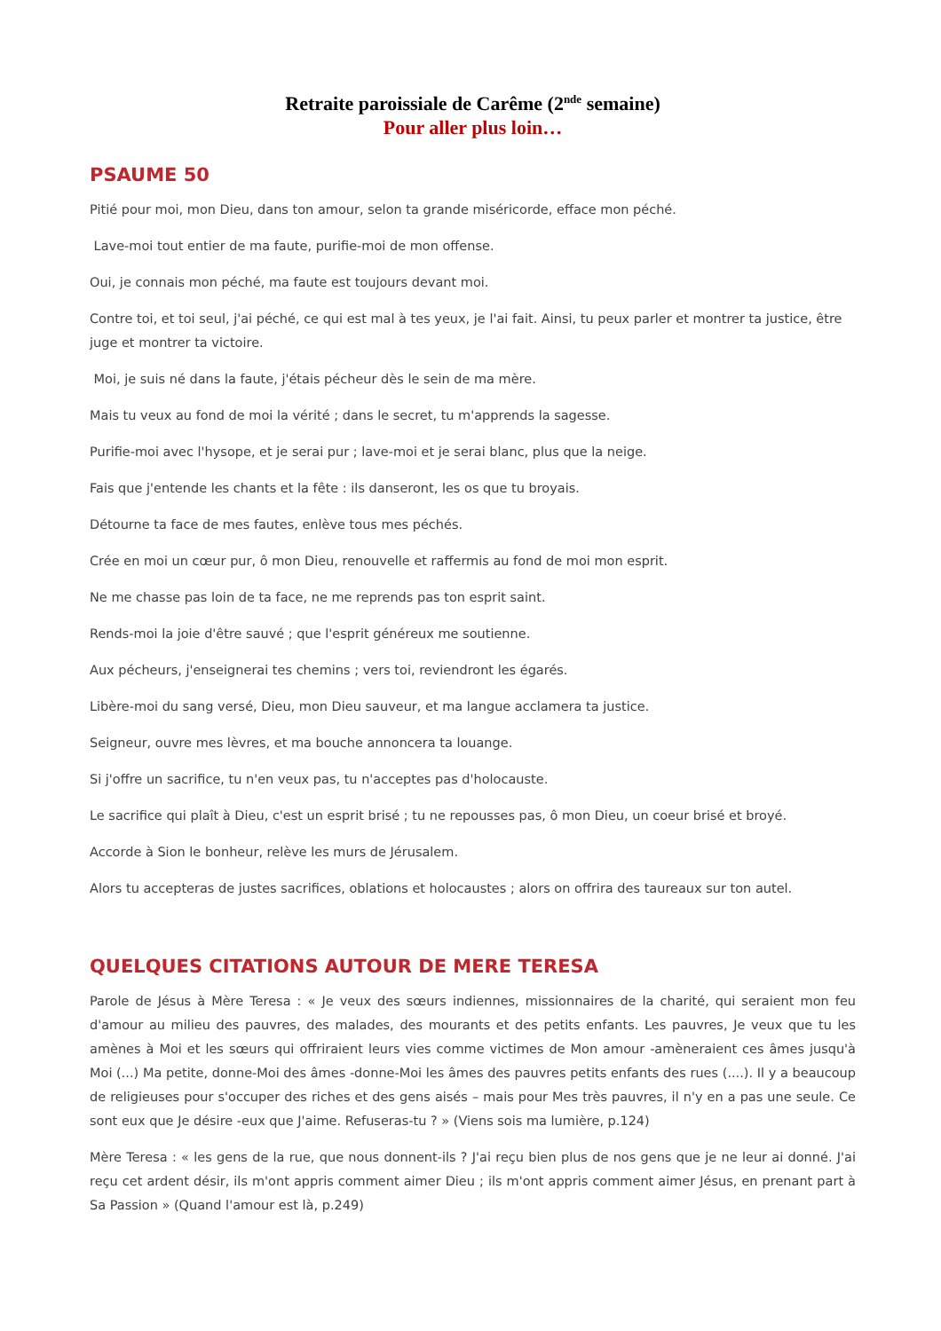Retraite paroissiale de Carême (2<sup>nde</sup> semaine)
Pour aller plus loin…
PSAUME 50
Pitié pour moi, mon Dieu, dans ton amour, selon ta grande miséricorde, efface mon péché.
Lave-moi tout entier de ma faute, purifie-moi de mon offense.
Oui, je connais mon péché, ma faute est toujours devant moi.
Contre toi, et toi seul, j'ai péché, ce qui est mal à tes yeux, je l'ai fait. Ainsi, tu peux parler et montrer ta justice, être juge et montrer ta victoire.
Moi, je suis né dans la faute, j'étais pécheur dès le sein de ma mère.
Mais tu veux au fond de moi la vérité ; dans le secret, tu m'apprends la sagesse.
Purifie-moi avec l'hysope, et je serai pur ; lave-moi et je serai blanc, plus que la neige.
Fais que j'entende les chants et la fête : ils danseront, les os que tu broyais.
Détourne ta face de mes fautes, enlève tous mes péchés.
Crée en moi un cœur pur, ô mon Dieu, renouvelle et raffermis au fond de moi mon esprit.
Ne me chasse pas loin de ta face, ne me reprends pas ton esprit saint.
Rends-moi la joie d'être sauvé ; que l'esprit généreux me soutienne.
Aux pécheurs, j'enseignerai tes chemins ; vers toi, reviendront les égarés.
Libère-moi du sang versé, Dieu, mon Dieu sauveur, et ma langue acclamera ta justice.
Seigneur, ouvre mes lèvres, et ma bouche annoncera ta louange.
Si j'offre un sacrifice, tu n'en veux pas, tu n'acceptes pas d'holocauste.
Le sacrifice qui plaît à Dieu, c'est un esprit brisé ; tu ne repousses pas, ô mon Dieu, un coeur brisé et broyé.
Accorde à Sion le bonheur, relève les murs de Jérusalem.
Alors tu accepteras de justes sacrifices, oblations et holocaustes ; alors on offrira des taureaux sur ton autel.
QUELQUES CITATIONS AUTOUR DE MERE TERESA
Parole de Jésus à Mère Teresa : « Je veux des sœurs indiennes, missionnaires de la charité, qui seraient mon feu d'amour au milieu des pauvres, des malades, des mourants et des petits enfants. Les pauvres, Je veux que tu les amènes à Moi et les sœurs qui offriraient leurs vies comme victimes de Mon amour -amèneraient ces âmes jusqu'à Moi (...) Ma petite, donne-Moi des âmes -donne-Moi les âmes des pauvres petits enfants des rues (....). Il y a beaucoup de religieuses pour s'occuper des riches et des gens aisés – mais pour Mes très pauvres, il n'y en a pas une seule. Ce sont eux que Je désire -eux que J'aime. Refuseras-tu ? » (Viens sois ma lumière, p.124)
Mère Teresa : « les gens de la rue, que nous donnent-ils ? J'ai reçu bien plus de nos gens que je ne leur ai donné. J'ai reçu cet ardent désir, ils m'ont appris comment aimer Dieu ; ils m'ont appris comment aimer Jésus, en prenant part à Sa Passion » (Quand l'amour est là, p.249)